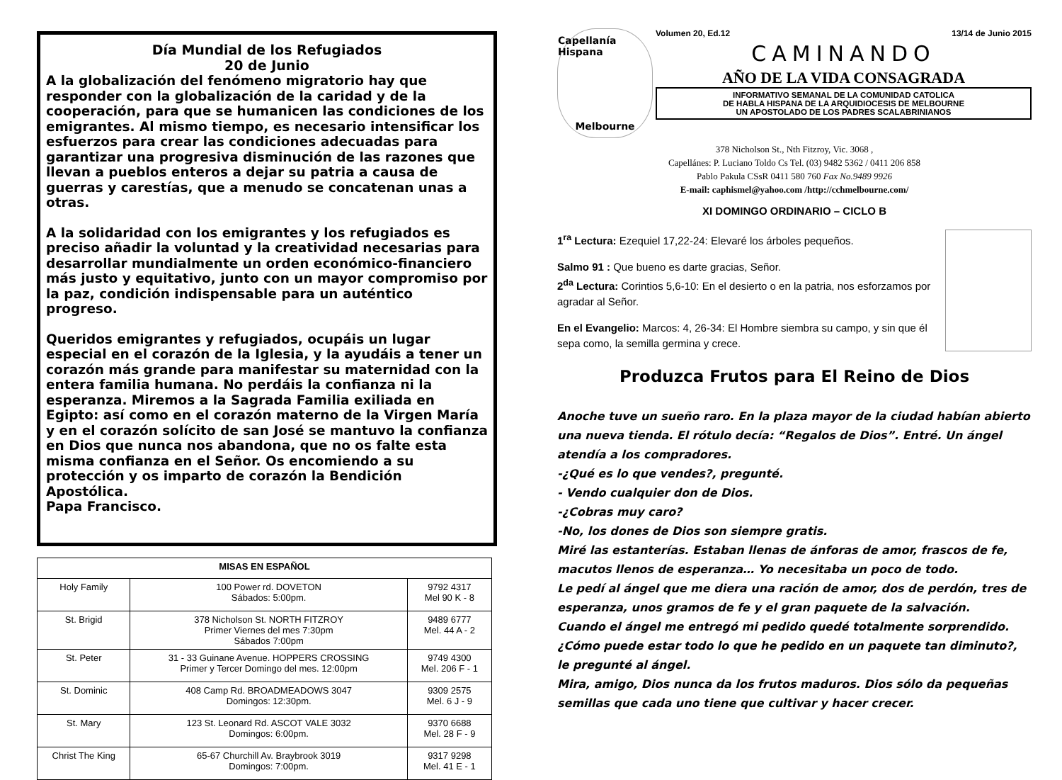Día Mundial de los Refugiados
20 de Junio
A la globalización del fenómeno migratorio hay que responder con la globalización de la caridad y de la cooperación, para que se humanicen las condiciones de los emigrantes. Al mismo tiempo, es necesario intensificar los esfuerzos para crear las condiciones adecuadas para garantizar una progresiva disminución de las razones que llevan a pueblos enteros a dejar su patria a causa de guerras y carestías, que a menudo se concatenan unas a otras.
A la solidaridad con los emigrantes y los refugiados es preciso añadir la voluntad y la creatividad necesarias para desarrollar mundialmente un orden económico-financiero más justo y equitativo, junto con un mayor compromiso por la paz, condición indispensable para un auténtico progreso.
Queridos emigrantes y refugiados, ocupáis un lugar especial en el corazón de la Iglesia, y la ayudáis a tener un corazón más grande para manifestar su maternidad con la entera familia humana. No perdáis la confianza ni la esperanza. Miremos a la Sagrada Familia exiliada en Egipto: así como en el corazón materno de la Virgen María y en el corazón solícito de san José se mantuvo la confianza en Dios que nunca nos abandona, que no os falte esta misma confianza en el Señor. Os encomiendo a su protección y os imparto de corazón la Bendición Apostólica.
Papa Francisco.
| MISAS EN ESPAÑOL | | |
| --- | --- | --- |
| Holy Family | 100 Power rd. DOVETON Sábados: 5:00pm. | 9792 4317 Mel 90 K - 8 |
| St. Brigid | 378 Nicholson St. NORTH FITZROY Primer Viernes del mes 7:30pm Sábados 7:00pm | 9489 6777 Mel. 44 A - 2 |
| St. Peter | 31 - 33 Guinane Avenue. HOPPERS CROSSING Primer y Tercer Domingo del mes. 12:00pm | 9749 4300 Mel. 206 F - 1 |
| St. Dominic | 408 Camp Rd. BROADMEADOWS 3047 Domingos: 12:30pm. | 9309 2575 Mel. 6 J - 9 |
| St. Mary | 123 St. Leonard Rd. ASCOT VALE 3032 Domingos: 6:00pm. | 9370 6688 Mel. 28 F - 9 |
| Christ The King | 65-67 Churchill Av. Braybrook 3019 Domingos: 7:00pm. | 9317 9298 Mel. 41 E - 1 |
Capellanía Hispana
Melbourne
Volumen 20, Ed.12 13/14 de Junio 2015
CAMINANDO
AÑO DE LA VIDA CONSAGRADA
INFORMATIVO SEMANAL DE LA COMUNIDAD CATOLICA
DE HABLA HISPANA DE LA ARQUIDIOCESIS DE MELBOURNE
UN APOSTOLADO DE LOS PADRES SCALABRINIANOS
378 Nicholson St., Nth Fitzroy, Vic. 3068 ,
Capellánes: P. Luciano Toldo Cs Tel. (03) 9482 5362 / 0411 206 858
Pablo Pakula CSsR 0411 580 760 Fax No.9489 9926
E-mail: caphismel@yahoo.com /http://cchmelbourne.com/
XI DOMINGO ORDINARIO – CICLO B
1<sup>ra</sup> Lectura: Ezequiel 17,22-24: Elevaré los árboles pequeños.
Salmo 91 : Que bueno es darte gracias, Señor.
2<sup>da</sup> Lectura: Corintios 5,6-10: En el desierto o en la patria, nos esforzamos por agradar al Señor.
En el Evangelio: Marcos: 4, 26-34: El Hombre siembra su campo, y sin que él sepa como, la semilla germina y crece.
Produzca Frutos para El Reino de Dios
Anoche tuve un sueño raro. En la plaza mayor de la ciudad habían abierto una nueva tienda. El rótulo decía: “Regalos de Dios”. Entré. Un ángel atendía a los compradores.
-¿Qué es lo que vendes?, pregunté.
- Vendo cualquier don de Dios.
-¿Cobras muy caro?
-No, los dones de Dios son siempre gratis.
Miré las estanterías. Estaban llenas de ánforas de amor, frascos de fe, macutos llenos de esperanza… Yo necesitaba un poco de todo.
Le pedí al ángel que me diera una ración de amor, dos de perdón, tres de esperanza, unos gramos de fe y el gran paquete de la salvación.
Cuando el ángel me entregó mi pedido quedé totalmente sorprendido. ¿Cómo puede estar todo lo que he pedido en un paquete tan diminuto?, le pregunté al ángel.
Mira, amigo, Dios nunca da los frutos maduros. Dios sólo da pequeñas semillas que cada uno tiene que cultivar y hacer crecer.